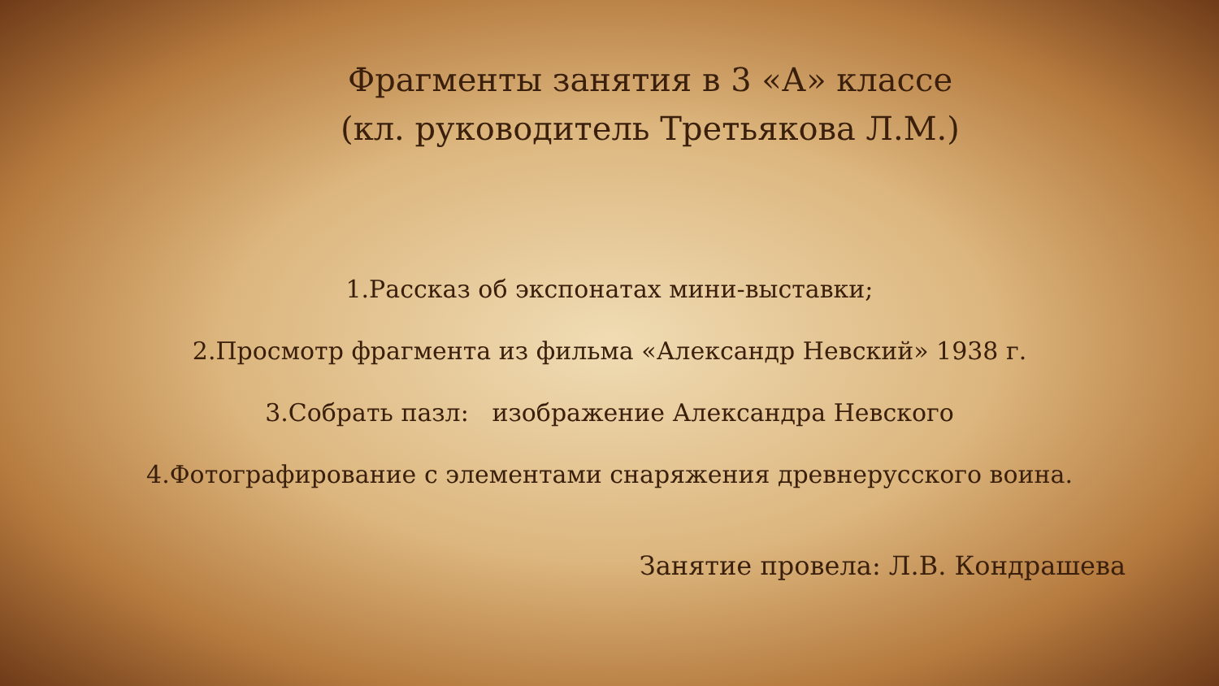Фрагменты занятия в 3 «А» классе
(кл. руководитель Третьякова Л.М.)
1.Рассказ об экспонатах мини-выставки;
2.Просмотр фрагмента из фильма «Александр Невский» 1938 г.
3.Собрать пазл: изображение Александра Невского
4.Фотографирование с элементами снаряжения древнерусского воина.
Занятие провела: Л.В. Кондрашева